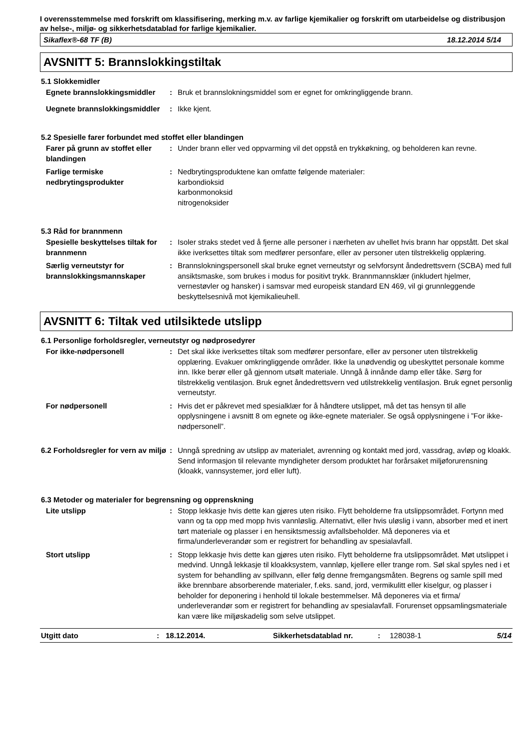I overensstemmelse med forskrift om klassifisering, merking m.v. av farlige kjemikalier og forskrift om utarbeidelse og distribusjon av helse-, miljø- og sikkerhetsdatablad for farlige kjemikalier.
Sikaflex®-68 TF (B) 18.12.2014 5/14
AVSNITT 5: Brannslokkingstiltak
5.1 Slokkemidler
Egnete brannslokkingsmiddler
: Bruk et brannslokningsmiddel som er egnet for omkringliggende brann.
Uegnete brannslokkingsmiddler
: Ikke kjent.
5.2 Spesielle farer forbundet med stoffet eller blandingen
Farer på grunn av stoffet eller blandingen
: Under brann eller ved oppvarming vil det oppstå en trykkøkning, og beholderen kan revne.
Farlige termiske nedbrytingsprodukter
: Nedbrytingsproduktene kan omfatte følgende materialer:
karbondioksid
karbonmonoksid
nitrogenoksider
5.3 Råd for brannmenn
Spesielle beskyttelses tiltak for brannmenn
: Isoler straks stedet ved å fjerne alle personer i nærheten av uhellet hvis brann har oppstått. Det skal ikke iverksettes tiltak som medfører personfare, eller av personer uten tilstrekkelig opplæring.
Særlig verneutstyr for brannslokkingsmannskaper
: Brannslokningspersonell skal bruke egnet verneutstyr og selvforsynt åndedrettsvern (SCBA) med full ansiktsmaske, som brukes i modus for positivt trykk. Brannmannsklær (inkludert hjelmer, vernestøvler og hansker) i samsvar med europeisk standard EN 469, vil gi grunnleggende beskyttelsesnivå mot kjemikalieuhell.
AVSNITT 6: Tiltak ved utilsiktede utslipp
6.1 Personlige forholdsregler, verneutstyr og nødprosedyrer
For ikke-nødpersonell : Det skal ikke iverksettes tiltak som medfører personfare, eller av personer uten tilstrekkelig opplæring. Evakuer omkringliggende områder. Ikke la unødvendig og ubeskyttet personale komme inn. Ikke berør eller gå gjennom utsølt materiale. Unngå å innånde damp eller tåke. Sørg for tilstrekkelig ventilasjon. Bruk egnet åndedrettsvern ved utilstrekkelig ventilasjon. Bruk egnet personlig verneutstyr.
For nødpersonell : Hvis det er påkrevet med spesialklær for å håndtere utslippet, må det tas hensyn til alle opplysningene i avsnitt 8 om egnete og ikke-egnete materialer. Se også opplysningene i ”For ikke-nødpersonell”.
6.2 Forholdsregler for vern av miljø
: Unngå spredning av utslipp av materialet, avrenning og kontakt med jord, vassdrag, avløp og kloakk. Send informasjon til relevante myndigheter dersom produktet har forårsaket miljøforurensning (kloakk, vannsystemer, jord eller luft).
6.3 Metoder og materialer for begrensning og opprenskning
Lite utslipp : Stopp lekkasje hvis dette kan gjøres uten risiko. Flytt beholderne fra utslippsområdet. Fortynn med vann og ta opp med mopp hvis vannløslig. Alternativt, eller hvis uløslig i vann, absorber med et inert tørt materiale og plasser i en hensiktsmessig avfallsbeholder. Må deponeres via et firma/underleverandør som er registrert for behandling av spesialavfall.
Stort utslipp : Stopp lekkasje hvis dette kan gjøres uten risiko. Flytt beholderne fra utslippsområdet. Møt utslippet i medvind. Unngå lekkasje til kloakksystem, vannløp, kjellere eller trange rom. Søl skal spyles ned i et system for behandling av spillvann, eller følg denne fremgangsmåten. Begrens og samle spill med ikke brennbare absorberende materialer, f.eks. sand, jord, vermikulitt eller kiselgur, og plasser i beholder for deponering i henhold til lokale bestemmelser. Må deponeres via et firma/ underleverandør som er registrert for behandling av spesialavfall. Forurenset oppsamlingsmateriale kan være like miljøskadelig som selve utslippet.
Utgitt dato: 18.12.2014. Sikkerhetsdatablad nr.: 128038-1 5/14